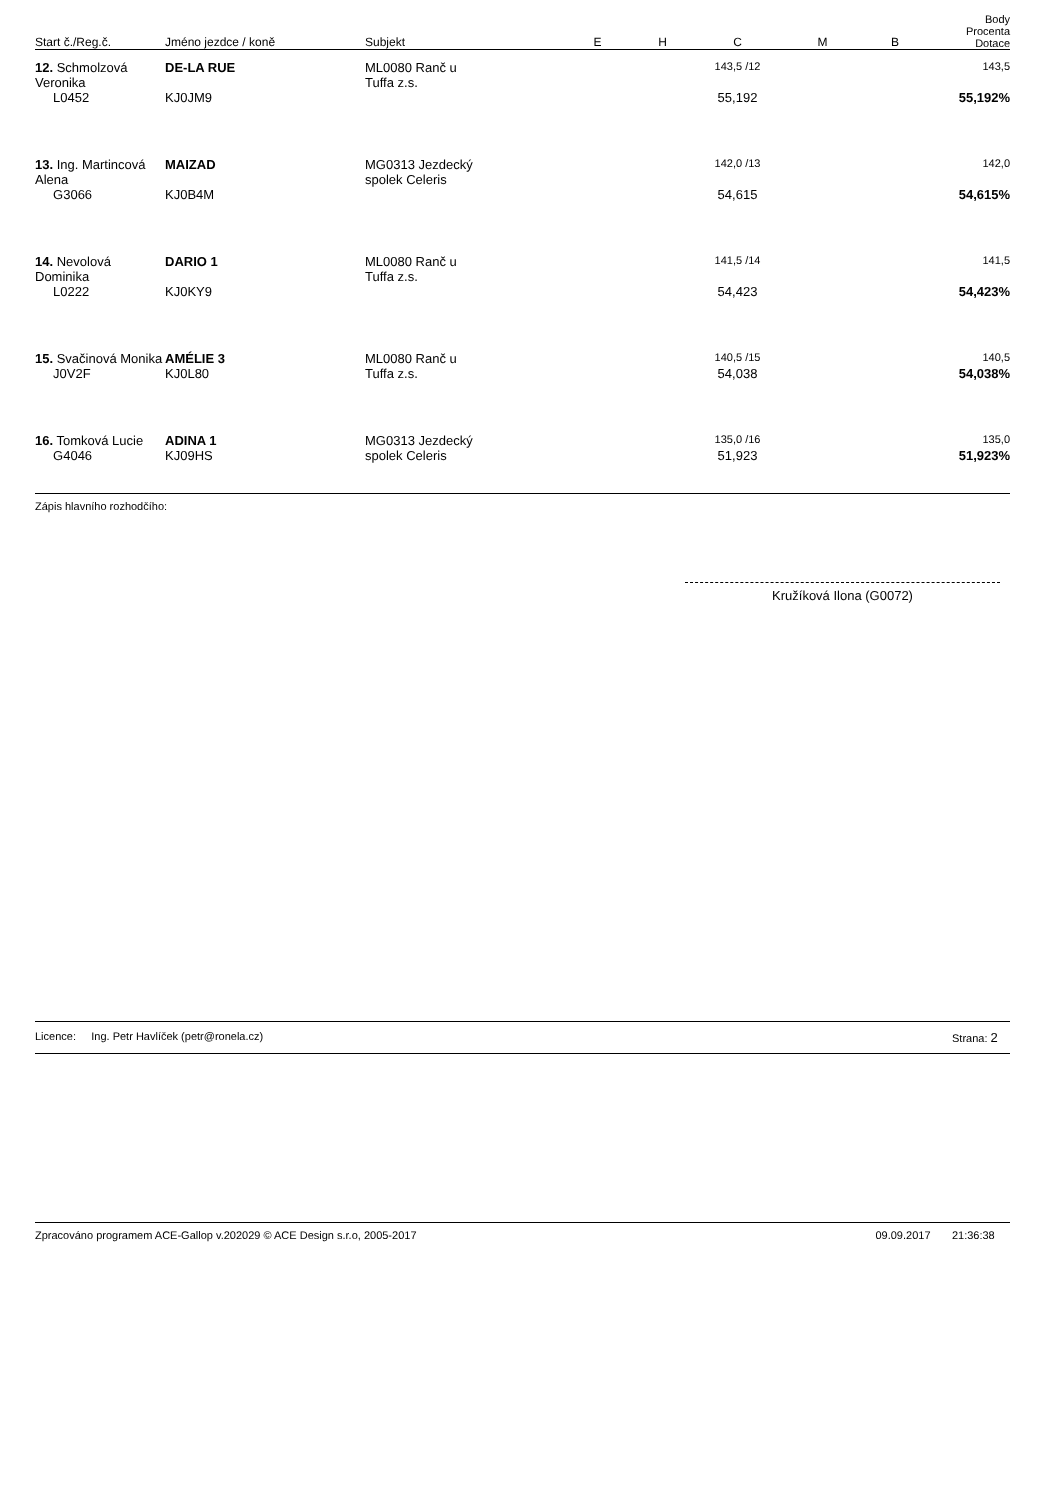| Start č./Reg.č. | Jméno jezdce / koně | Subjekt | E | H | C | M | B | Body Procenta Dotace |
| --- | --- | --- | --- | --- | --- | --- | --- | --- |
| 12. Schmolzová Veronika | DE-LA RUE | ML0080 Ranč u Tuffa z.s. | | | 143,5 /12 | | | 143,5 |
| L0452 | KJ0JM9 | | | | 55,192 | | | 55,192% |
| 13. Ing. Martincová Alena | MAIZAD | MG0313 Jezdecký spolek Celeris | | | 142,0 /13 | | | 142,0 |
| G3066 | KJ0B4M | | | | 54,615 | | | 54,615% |
| 14. Nevolová Dominika | DARIO 1 | ML0080 Ranč u Tuffa z.s. | | | 141,5 /14 | | | 141,5 |
| L0222 | KJ0KY9 | | | | 54,423 | | | 54,423% |
| 15. Svačinová Monika | AMÉLIE 3 | ML0080 Ranč u Tuffa z.s. | | | 140,5 /15 | | | 140,5 |
| J0V2F | KJ0L80 | | | | 54,038 | | | 54,038% |
| 16. Tomková Lucie | ADINA 1 | MG0313 Jezdecký spolek Celeris | | | 135,0 /16 | | | 135,0 |
| G4046 | KJ09HS | | | | 51,923 | | | 51,923% |
Zápis hlavního rozhodčího:
Kružíková Ilona (G0072)
Licence: Ing. Petr Havlíček (petr@ronela.cz) Strana: 2
Zpracováno programem ACE-Gallop v.202029 © ACE Design s.r.o, 2005-2017 09.09.2017 21:36:38